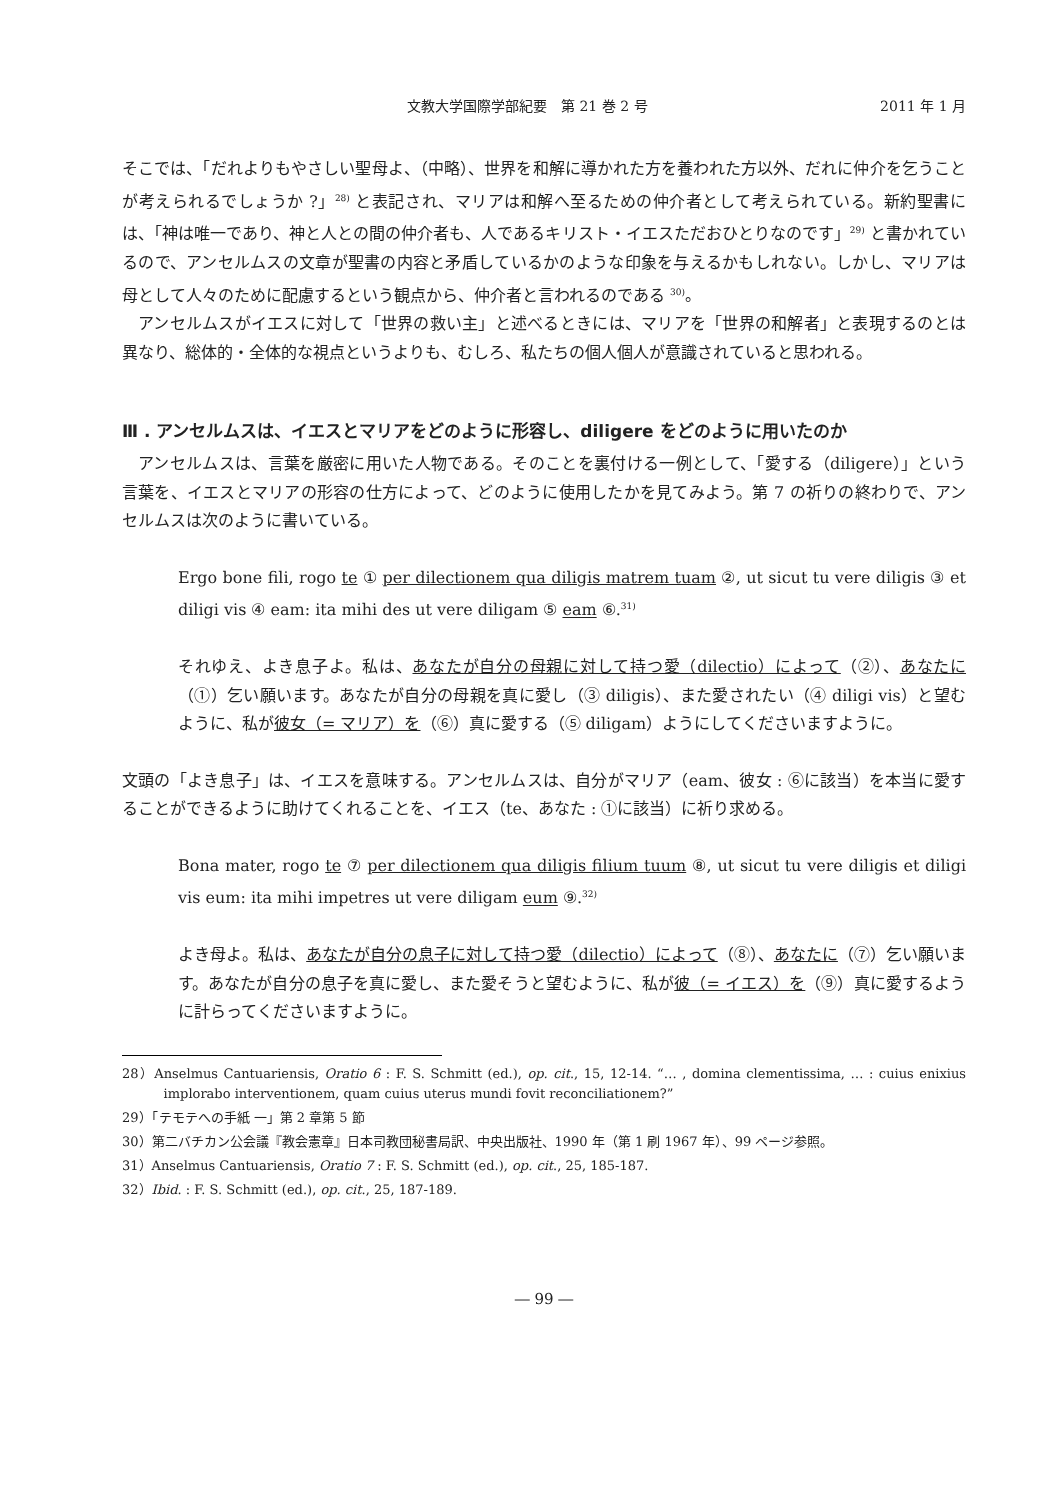文教大学国際学部紀要　第 21 巻 2 号 2011 年 1 月
そこでは、「だれよりもやさしい聖母よ、（中略）、世界を和解に導かれた方を養われた方以外、だれに仲介を乞うことが考えられるでしょうか ?」<sup>28)</sup> と表記され、マリアは和解へ至るための仲介者として考えられている。新約聖書には、「神は唯一であり、神と人との間の仲介者も、人であるキリスト・イエスただおひとりなのです」<sup>29)</sup> と書かれているので、アンセルムスの文章が聖書の内容と矛盾しているかのような印象を与えるかもしれない。しかし、マリアは母として人々のために配慮するという観点から、仲介者と言われるのである <sup>30)</sup>。
アンセルムスがイエスに対して「世界の救い主」と述べるときには、マリアを「世界の和解者」と表現するのとは異なり、総体的・全体的な視点というよりも、むしろ、私たちの個人個人が意識されていると思われる。
Ⅲ . アンセルムスは、イエスとマリアをどのように形容し、diligere をどのように用いたのか
アンセルムスは、言葉を厳密に用いた人物である。そのことを裏付ける一例として、「愛する（diligere）」という言葉を、イエスとマリアの形容の仕方によって、どのように使用したかを見てみよう。第 7 の祈りの終わりで、アンセルムスは次のように書いている。
Ergo bone fili, rogo te ① per dilectionem qua diligis matrem tuam ②, ut sicut tu vere diligis ③ et diligi vis ④ eam: ita mihi des ut vere diligam ⑤ eam ⑥.<sup>31)</sup>
それゆえ、よき息子よ。私は、あなたが自分の母親に対して持つ愛（dilectio）によって（②）、あなたに（①）乞い願います。あなたが自分の母親を真に愛し（③ diligis）、また愛されたい（④ diligi vis）と望むように、私が彼女（= マリア）を（⑥）真に愛する（⑤ diligam）ようにしてくださいますように。
文頭の「よき息子」は、イエスを意味する。アンセルムスは、自分がマリア（eam、彼女 : ⑥に該当）を本当に愛することができるように助けてくれることを、イエス（te、あなた : ①に該当）に祈り求める。
Bona mater, rogo te ⑦ per dilectionem qua diligis filium tuum ⑧, ut sicut tu vere diligis et diligi vis eum: ita mihi impetres ut vere diligam eum ⑨.<sup>32)</sup>
よき母よ。私は、あなたが自分の息子に対して持つ愛（dilectio）によって（⑧）、あなたに（⑦）乞い願います。あなたが自分の息子を真に愛し、また愛そうと望むように、私が彼（= イエス）を（⑨）真に愛するように計らってくださいますように。
28）Anselmus Cantuariensis, Oratio 6 : F. S. Schmitt (ed.), op. cit., 15, 12-14. “… , domina clementissima, … : cuius enixius implorabo interventionem, quam cuius uterus mundi fovit reconciliationem?”
29）「テモテへの手紙 一」第 2 章第 5 節
30）第二バチカン公会議『教会憲章』日本司教団秘書局訳、中央出版社、1990 年（第 1 刷 1967 年）、99 ページ参照。
31）Anselmus Cantuariensis, Oratio 7 : F. S. Schmitt (ed.), op. cit., 25, 185-187.
32）Ibid. : F. S. Schmitt (ed.), op. cit., 25, 187-189.
― 99 ―